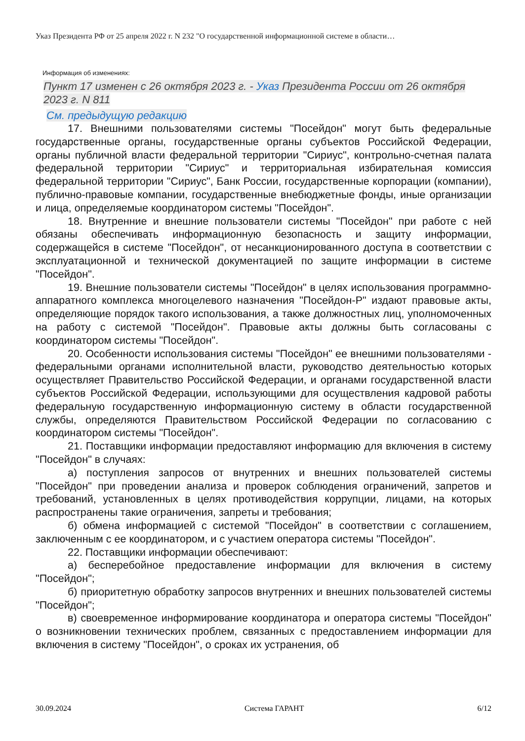Указ Президента РФ от 25 апреля 2022 г. N 232 "О государственной информационной системе в области…
Информация об изменениях:
Пункт 17 изменен с 26 октября 2023 г. - Указ Президента России от 26 октября 2023 г. N 811
См. предыдущую редакцию
17. Внешними пользователями системы "Посейдон" могут быть федеральные государственные органы, государственные органы субъектов Российской Федерации, органы публичной власти федеральной территории "Сириус", контрольно-счетная палата федеральной территории "Сириус" и территориальная избирательная комиссия федеральной территории "Сириус", Банк России, государственные корпорации (компании), публично-правовые компании, государственные внебюджетные фонды, иные организации и лица, определяемые координатором системы "Посейдон".
18. Внутренние и внешние пользователи системы "Посейдон" при работе с ней обязаны обеспечивать информационную безопасность и защиту информации, содержащейся в системе "Посейдон", от несанкционированного доступа в соответствии с эксплуатационной и технической документацией по защите информации в системе "Посейдон".
19. Внешние пользователи системы "Посейдон" в целях использования программно-аппаратного комплекса многоцелевого назначения "Посейдон-Р" издают правовые акты, определяющие порядок такого использования, а также должностных лиц, уполномоченных на работу с системой "Посейдон". Правовые акты должны быть согласованы с координатором системы "Посейдон".
20. Особенности использования системы "Посейдон" ее внешними пользователями - федеральными органами исполнительной власти, руководство деятельностью которых осуществляет Правительство Российской Федерации, и органами государственной власти субъектов Российской Федерации, использующими для осуществления кадровой работы федеральную государственную информационную систему в области государственной службы, определяются Правительством Российской Федерации по согласованию с координатором системы "Посейдон".
21. Поставщики информации предоставляют информацию для включения в систему "Посейдон" в случаях:
а) поступления запросов от внутренних и внешних пользователей системы "Посейдон" при проведении анализа и проверок соблюдения ограничений, запретов и требований, установленных в целях противодействия коррупции, лицами, на которых распространены такие ограничения, запреты и требования;
б) обмена информацией с системой "Посейдон" в соответствии с соглашением, заключенным с ее координатором, и с участием оператора системы "Посейдон".
22. Поставщики информации обеспечивают:
а) бесперебойное предоставление информации для включения в систему "Посейдон";
б) приоритетную обработку запросов внутренних и внешних пользователей системы "Посейдон";
в) своевременное информирование координатора и оператора системы "Посейдон" о возникновении технических проблем, связанных с предоставлением информации для включения в систему "Посейдон", о сроках их устранения, об
30.09.2024 Система ГАРАНТ 6/12